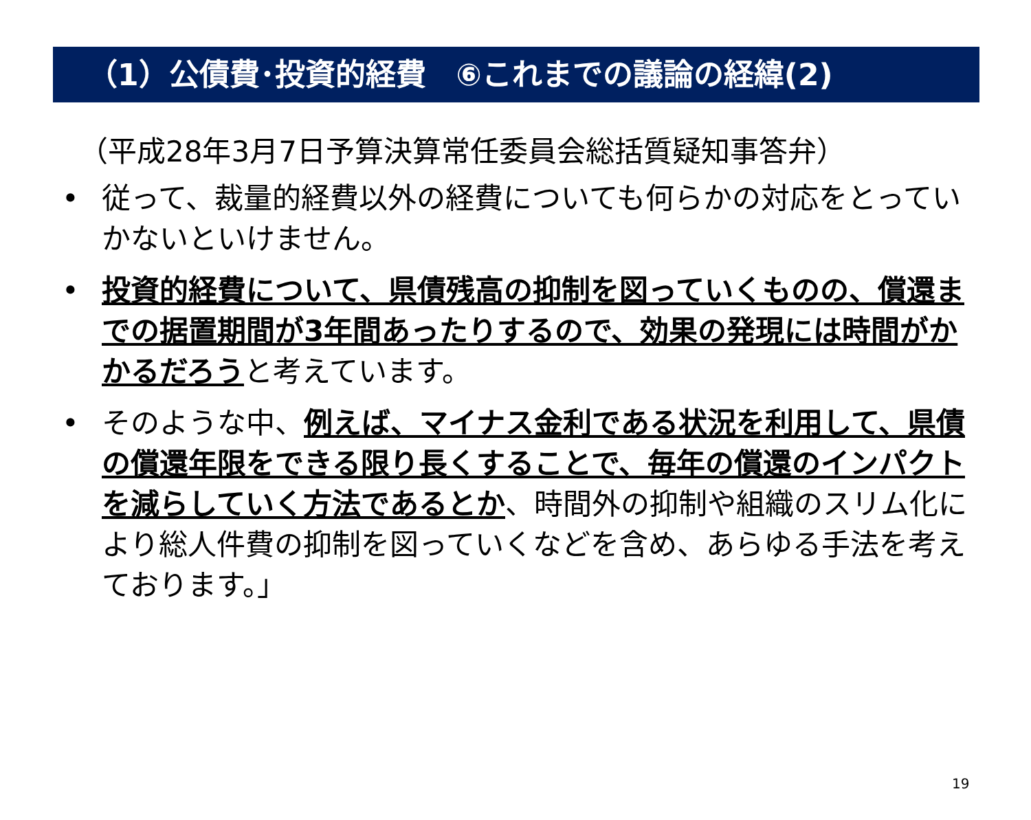（1）公債費･投資的経費　⑥これまでの議論の経緯(2)
（平成28年3月7日予算決算常任委員会総括質疑知事答弁）
• 従って、裁量的経費以外の経費についても何らかの対応をとっていかないといけません。
• 投資的経費について、県債残高の抑制を図っていくものの、償還までの据置期間が3年間あったりするので、効果の発現には時間がかかるだろうと考えています。
• そのような中、例えば、マイナス金利である状況を利用して、県債の償還年限をできる限り長くすることで、毎年の償還のインパクトを減らしていく方法であるとか、時間外の抑制や組織のスリム化により総人件費の抑制を図っていくなどを含め、あらゆる手法を考えております。」
19